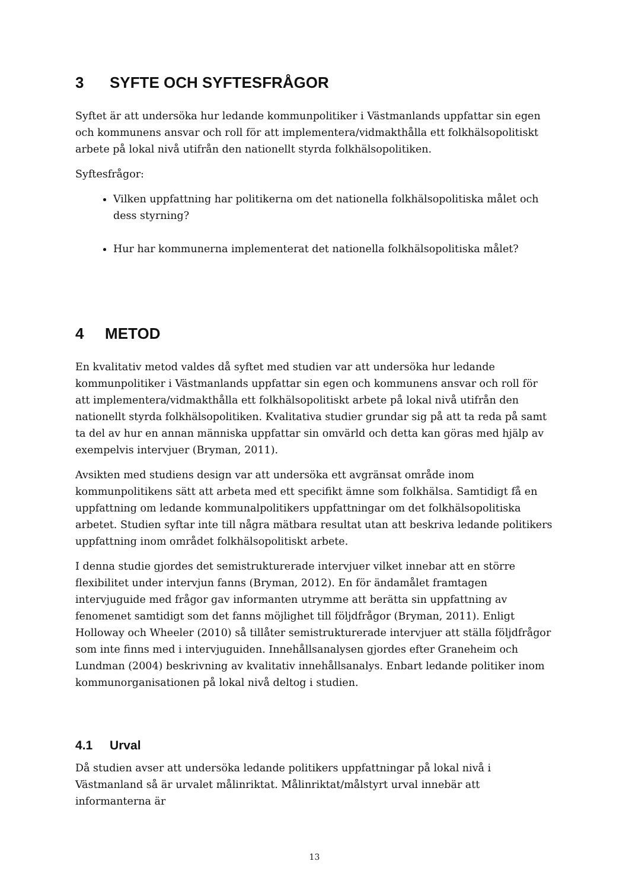3 SYFTE OCH SYFTESFRÅGOR
Syftet är att undersöka hur ledande kommunpolitiker i Västmanlands uppfattar sin egen och kommunens ansvar och roll för att implementera/vidmakthålla ett folkhälsopolitiskt arbete på lokal nivå utifrån den nationellt styrda folkhälsopolitiken.
Syftesfrågor:
Vilken uppfattning har politikerna om det nationella folkhälsopolitiska målet och dess styrning?
Hur har kommunerna implementerat det nationella folkhälsopolitiska målet?
4 METOD
En kvalitativ metod valdes då syftet med studien var att undersöka hur ledande kommunpolitiker i Västmanlands uppfattar sin egen och kommunens ansvar och roll för att implementera/vidmakthålla ett folkhälsopolitiskt arbete på lokal nivå utifrån den nationellt styrda folkhälsopolitiken. Kvalitativa studier grundar sig på att ta reda på samt ta del av hur en annan människa uppfattar sin omvärld och detta kan göras med hjälp av exempelvis intervjuer (Bryman, 2011).
Avsikten med studiens design var att undersöka ett avgränsat område inom kommunpolitikens sätt att arbeta med ett specifikt ämne som folkhälsa. Samtidigt få en uppfattning om ledande kommunalpolitikers uppfattningar om det folkhälsopolitiska arbetet. Studien syftar inte till några mätbara resultat utan att beskriva ledande politikers uppfattning inom området folkhälsopolitiskt arbete.
I denna studie gjordes det semistrukturerade intervjuer vilket innebar att en större flexibilitet under intervjun fanns (Bryman, 2012). En för ändamålet framtagen intervjuguide med frågor gav informanten utrymme att berätta sin uppfattning av fenomenet samtidigt som det fanns möjlighet till följdfrågor (Bryman, 2011). Enligt Holloway och Wheeler (2010) så tillåter semistrukturerade intervjuer att ställa följdfrågor som inte finns med i intervjuguiden. Innehållsanalysen gjordes efter Graneheim och Lundman (2004) beskrivning av kvalitativ innehållsanalys. Enbart ledande politiker inom kommunorganisationen på lokal nivå deltog i studien.
4.1 Urval
Då studien avser att undersöka ledande politikers uppfattningar på lokal nivå i Västmanland så är urvalet målinriktat. Målinriktat/målstyrt urval innebär att informanterna är
13